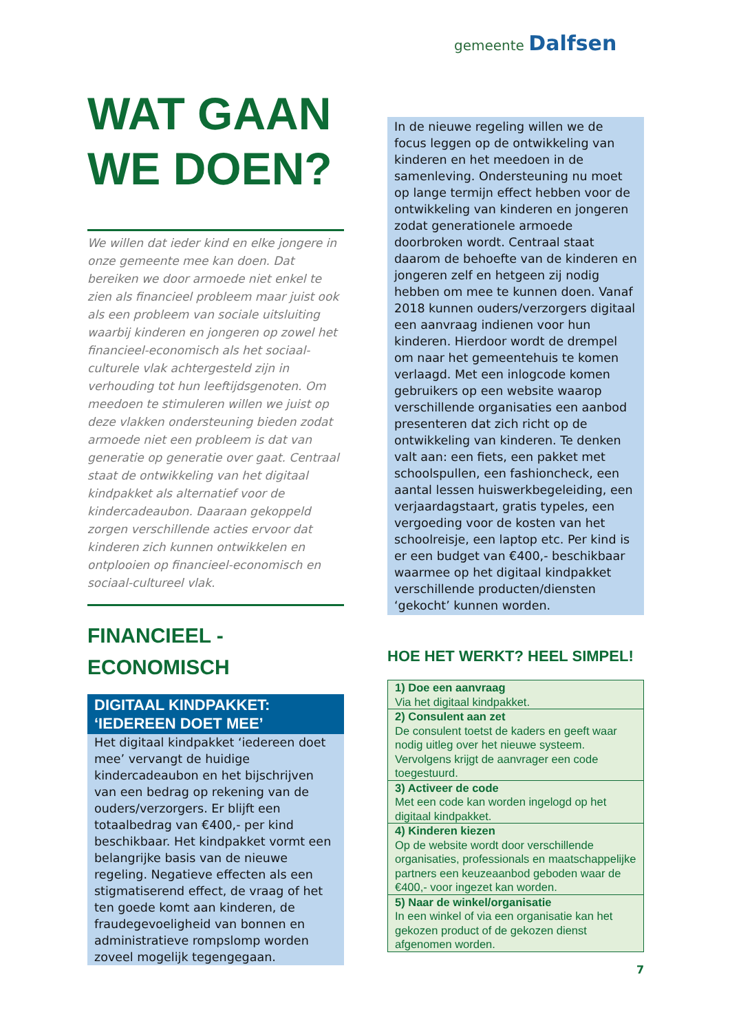gemeente Dalfsen
WAT GAAN WE DOEN?
We willen dat ieder kind en elke jongere in onze gemeente mee kan doen. Dat bereiken we door armoede niet enkel te zien als financieel probleem maar juist ook als een probleem van sociale uitsluiting waarbij kinderen en jongeren op zowel het financieel-economisch als het sociaal-culturele vlak achtergesteld zijn in verhouding tot hun leeftijdsgenoten. Om meedoen te stimuleren willen we juist op deze vlakken ondersteuning bieden zodat armoede niet een probleem is dat van generatie op generatie over gaat. Centraal staat de ontwikkeling van het digitaal kindpakket als alternatief voor de kindercadeaubon. Daaraan gekoppeld zorgen verschillende acties ervoor dat kinderen zich kunnen ontwikkelen en ontplooien op financieel-economisch en sociaal-cultureel vlak.
FINANCIEEL - ECONOMISCH
DIGITAAL KINDPAKKET: ‘IEDEREEN DOET MEE’
Het digitaal kindpakket ‘iedereen doet mee’ vervangt de huidige kindercadeaubon en het bijschrijven van een bedrag op rekening van de ouders/verzorgers. Er blijft een totaalbedrag van €400,- per kind beschikbaar. Het kindpakket vormt een belangrijke basis van de nieuwe regeling. Negatieve effecten als een stigmatiserend effect, de vraag of het ten goede komt aan kinderen, de fraudegevoeligheid van bonnen en administratieve rompslomp worden zoveel mogelijk tegengegaan.
In de nieuwe regeling willen we de focus leggen op de ontwikkeling van kinderen en het meedoen in de samenleving. Ondersteuning nu moet op lange termijn effect hebben voor de ontwikkeling van kinderen en jongeren zodat generationele armoede doorbroken wordt. Centraal staat daarom de behoefte van de kinderen en jongeren zelf en hetgeen zij nodig hebben om mee te kunnen doen. Vanaf 2018 kunnen ouders/verzorgers digitaal een aanvraag indienen voor hun kinderen. Hierdoor wordt de drempel om naar het gemeentehuis te komen verlaagd. Met een inlogcode komen gebruikers op een website waarop verschillende organisaties een aanbod presenteren dat zich richt op de ontwikkeling van kinderen. Te denken valt aan: een fiets, een pakket met schoolspullen, een fashioncheck, een aantal lessen huiswerkbegeleiding, een verjaardagstaart, gratis typeles, een vergoeding voor de kosten van het schoolreisje, een laptop etc. Per kind is er een budget van €400,- beschikbaar waarmee op het digitaal kindpakket verschillende producten/diensten ‘gekocht’ kunnen worden.
HOE HET WERKT? HEEL SIMPEL!
| 1) Doe een aanvraag Via het digitaal kindpakket. |
| 2) Consulent aan zet De consulent toetst de kaders en geeft waar nodig uitleg over het nieuwe systeem. Vervolgens krijgt de aanvrager een code toegestuurd. |
| 3) Activeer de code Met een code kan worden ingelogd op het digitaal kindpakket. |
| 4) Kinderen kiezen Op de website wordt door verschillende organisaties, professionals en maatschappelijke partners een keuzeaanbod geboden waar de €400,- voor ingezet kan worden. |
| 5) Naar de winkel/organisatie In een winkel of via een organisatie kan het gekozen product of de gekozen dienst afgenomen worden. |
7